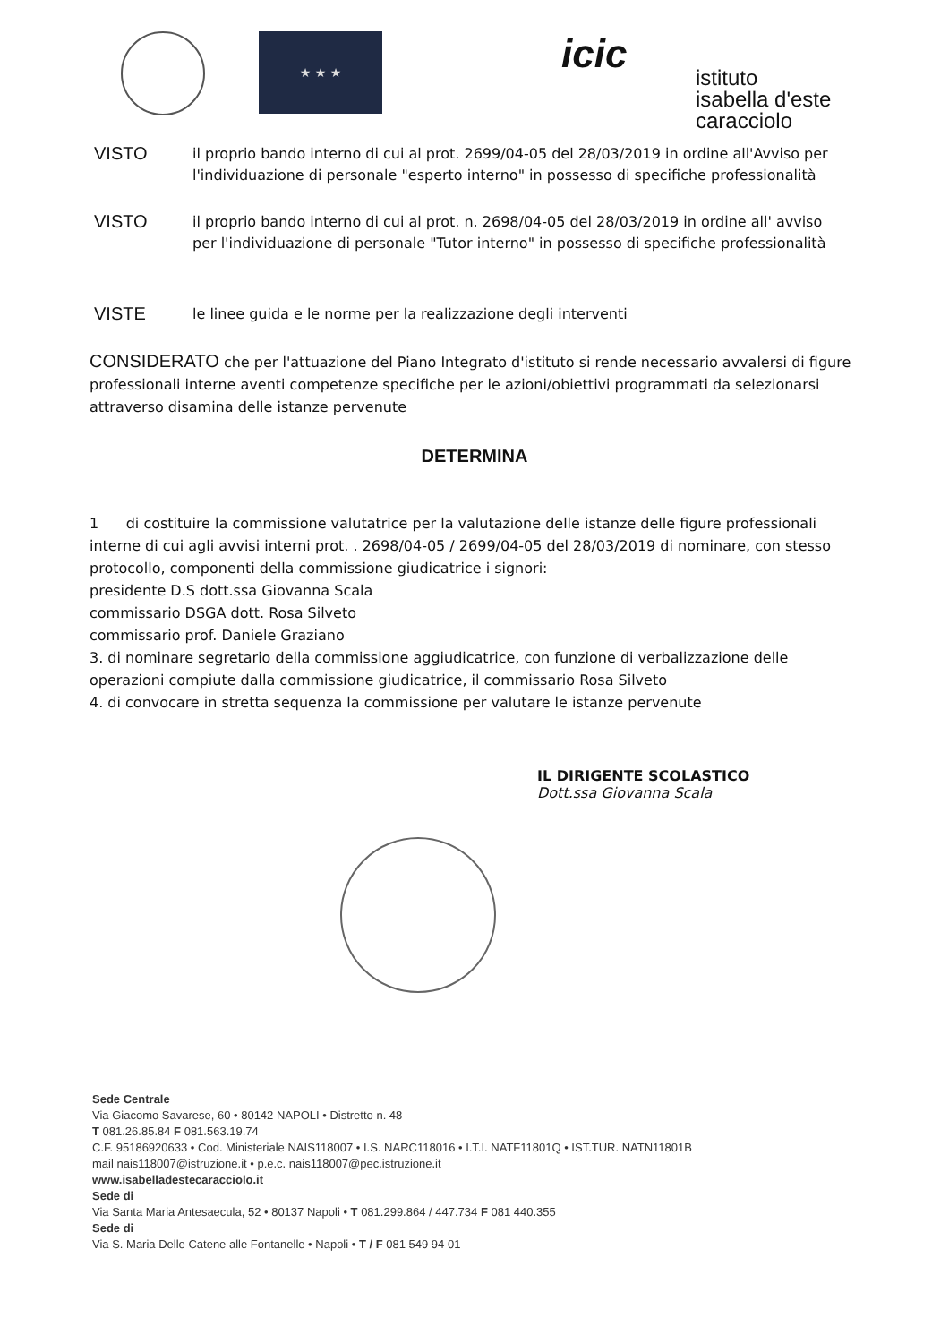★ ★ ★
icic
istituto
isabella d'este
caracciolo
VISTO
il proprio bando interno di cui al prot. 2699/04-05 del 28/03/2019 in ordine all'Avviso per l'individuazione di personale "esperto interno" in possesso di specifiche professionalità
VISTO
il proprio bando interno di cui al prot. n. 2698/04-05 del 28/03/2019 in ordine all' avviso per l'individuazione di personale "Tutor interno" in possesso di specifiche professionalità
VISTE
le linee guida e le norme per la realizzazione degli interventi
CONSIDERATO che per l'attuazione del Piano Integrato d'istituto si rende necessario avvalersi di figure professionali interne aventi competenze specifiche per le azioni/obiettivi programmati da selezionarsi attraverso disamina delle istanze pervenute
DETERMINA
1 di costituire la commissione valutatrice per la valutazione delle istanze delle figure professionali interne di cui agli avvisi interni prot. . 2698/04-05 / 2699/04-05 del 28/03/2019 di nominare, con stesso protocollo, componenti della commissione giudicatrice i signori:
presidente D.S dott.ssa Giovanna Scala
commissario DSGA dott. Rosa Silveto
commissario prof. Daniele Graziano
3. di nominare segretario della commissione aggiudicatrice, con funzione di verbalizzazione delle operazioni compiute dalla commissione giudicatrice, il commissario Rosa Silveto
4. di convocare in stretta sequenza la commissione per valutare le istanze pervenute
IL DIRIGENTE SCOLASTICO
Dott.ssa Giovanna Scala
Sede Centrale
Via Giacomo Savarese, 60 • 80142 NAPOLI • Distretto n. 48
T 081.26.85.84 F 081.563.19.74
C.F. 95186920633 • Cod. Ministeriale NAIS118007 • I.S. NARC118016 • I.T.I. NATF11801Q • IST.TUR. NATN11801B
mail nais118007@istruzione.it • p.e.c. nais118007@pec.istruzione.it
www.isabelladestecaracciolo.it
Sede di
Via Santa Maria Antesaecula, 52 • 80137 Napoli • T 081.299.864 / 447.734 F 081 440.355
Sede di
Via S. Maria Delle Catene alle Fontanelle • Napoli • T / F 081 549 94 01